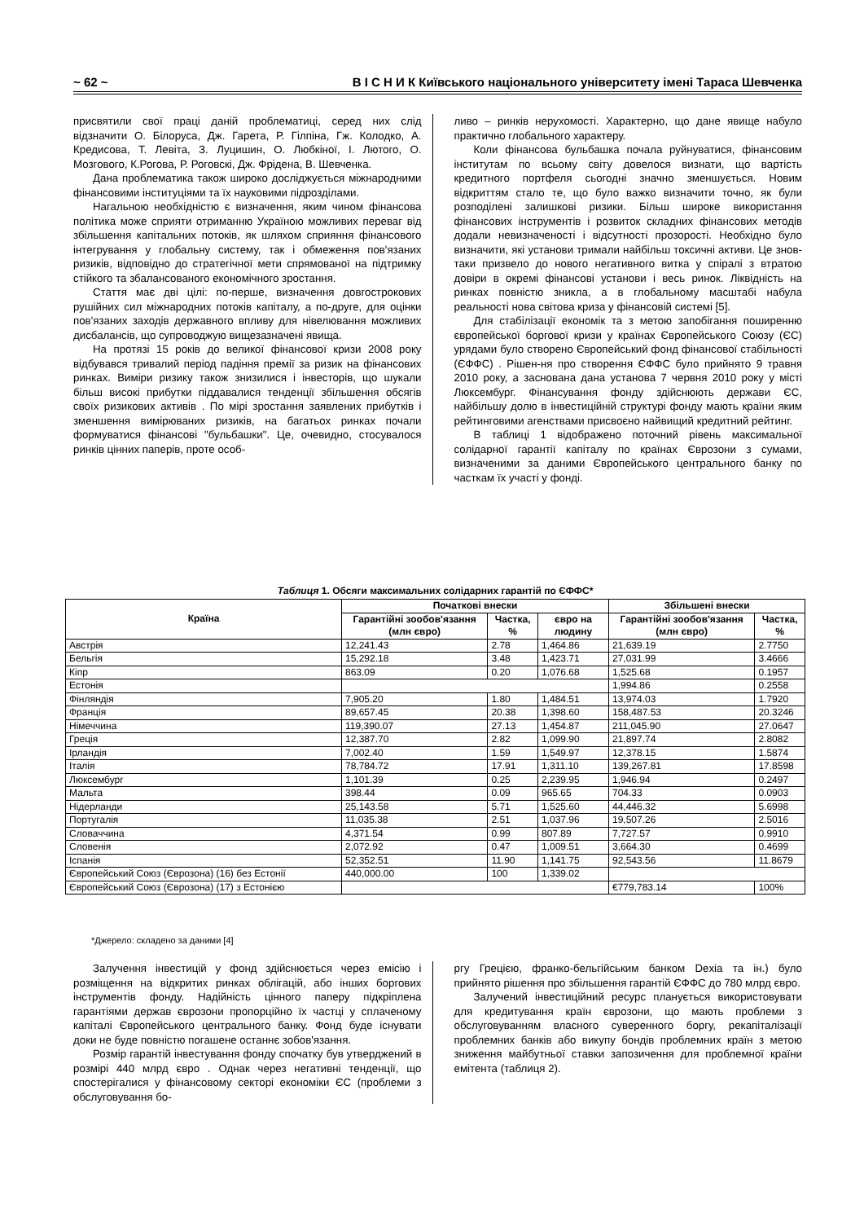~ 62 ~ В І С Н И К Київського національного університету імені Тараса Шевченка
присвятили свої праці даній проблематиці, серед них слід відзначити О. Білоруса, Дж. Гарета, Р. Гілпіна, Гж. Колодко, А. Кредисова, Т. Левіта, З. Луцишин, О. Любкіної, І. Лютого, О. Мозгового, К.Рогова, Р. Роговскі, Дж. Фрідена, В. Шевченка.
Дана проблематика також широко досліджується міжнародними фінансовими інституціями та їх науковими підрозділами.
Нагальною необхідністю є визначення, яким чином фінансова політика може сприяти отриманню Україною можливих переваг від збільшення капітальних потоків, як шляхом сприяння фінансового інтегрування у глобальну систему, так і обмеження пов'язаних ризиків, відповідно до стратегічної мети спрямованої на підтримку стійкого та збалансованого економічного зростання.
Стаття має дві цілі: по-перше, визначення довгострокових рушійних сил міжнародних потоків капіталу, а по-друге, для оцінки пов'язаних заходів державного впливу для нівелювання можливих дисбалансів, що супроводжую вищезазначені явища.
На протязі 15 років до великої фінансової кризи 2008 року відбувався тривалий період падіння премії за ризик на фінансових ринках. Виміри ризику також знизилися і інвесторів, що шукали більш високі прибутки піддавалися тенденції збільшення обсягів своїх ризикових активів . По мірі зростання заявлених прибутків і зменшення вимірюваних ризиків, на багатьох ринках почали формуватися фінансові "бульбашки". Це, очевидно, стосувалося ринків цінних паперів, проте особ-
ливо – ринків нерухомості. Характерно, що дане явище набуло практично глобального характеру.
Коли фінансова бульбашка почала руйнуватися, фінансовим інститутам по всьому світу довелося визнати, що вартість кредитного портфеля сьогодні значно зменшується. Новим відкриттям стало те, що було важко визначити точно, як були розподілені залишкові ризики. Більш широке використання фінансових інструментів і розвиток складних фінансових методів додали невизначеності і відсутності прозорості. Необхідно було визначити, які установи тримали найбільш токсичні активи. Це знов-таки призвело до нового негативного витка у спіралі з втратою довіри в окремі фінансові установи і весь ринок. Ліквідність на ринках повністю зникла, а в глобальному масштабі набула реальності нова світова криза у фінансовій системі [5].
Для стабілізації економік та з метою запобігання поширенню європейської боргової кризи у країнах Європейського Союзу (ЄС) урядами було створено Європейський фонд фінансової стабільності (ЄФФС) . Рішен-ня про створення ЄФФС було прийнято 9 травня 2010 року, а заснована дана установа 7 червня 2010 року у місті Люксембург. Фінансування фонду здійснюють держави ЄС, найбільшу долю в інвестиційній структурі фонду мають країни яким рейтинговими агенствами присвоєно найвищий кредитний рейтинг.
В таблиці 1 відображено поточний рівень максимальної солідарної гарантії капіталу по країнах Єврозони з сумами, визначеними за даними Європейського центрального банку по часткам їх участі у фонді.
Таблиця 1. Обсяги максимальних солідарних гарантій по ЄФФС*
| Країна | Початкові внески | | | Збільшені внески | |
| --- | --- | --- | --- | --- | --- |
| | Гарантійні зообов'язання (млн євро) | Частка, % | євро на людину | Гарантійні зообов'язання (млн євро) | Частка, % |
| Австрія | 12,241.43 | 2.78 | 1,464.86 | 21,639.19 | 2.7750 |
| Бельгія | 15,292.18 | 3.48 | 1,423.71 | 27,031.99 | 3.4666 |
| Кіпр | 863.09 | 0.20 | 1,076.68 | 1,525.68 | 0.1957 |
| Естонія | | | | 1,994.86 | 0.2558 |
| Фінляндія | 7,905.20 | 1.80 | 1,484.51 | 13,974.03 | 1.7920 |
| Франція | 89,657.45 | 20.38 | 1,398.60 | 158,487.53 | 20.3246 |
| Німеччина | 119,390.07 | 27.13 | 1,454.87 | 211,045.90 | 27.0647 |
| Греція | 12,387.70 | 2.82 | 1,099.90 | 21,897.74 | 2.8082 |
| Ірландія | 7,002.40 | 1.59 | 1,549.97 | 12,378.15 | 1.5874 |
| Італія | 78,784.72 | 17.91 | 1,311.10 | 139,267.81 | 17.8598 |
| Люксембург | 1,101.39 | 0.25 | 2,239.95 | 1,946.94 | 0.2497 |
| Мальта | 398.44 | 0.09 | 965.65 | 704.33 | 0.0903 |
| Нідерланди | 25,143.58 | 5.71 | 1,525.60 | 44,446.32 | 5.6998 |
| Португалія | 11,035.38 | 2.51 | 1,037.96 | 19,507.26 | 2.5016 |
| Словаччина | 4,371.54 | 0.99 | 807.89 | 7,727.57 | 0.9910 |
| Словенія | 2,072.92 | 0.47 | 1,009.51 | 3,664.30 | 0.4699 |
| Іспанія | 52,352.51 | 11.90 | 1,141.75 | 92,543.56 | 11.8679 |
| Європейський Союз (Єврозона) (16) без Естонії | 440,000.00 | 100 | 1,339.02 | | |
| Європейський Союз (Єврозона) (17) з Естонією | | | | €779,783.14 | 100% |
*Джерело: складено за даними [4]
Залучення інвестицій у фонд здійснюється через емісію і розміщення на відкритих ринках облігацій, або інших боргових інструментів фонду. Надійність цінного паперу підкріплена гарантіями держав єврозони пропорційно їх частці у сплаченому капіталі Європейського центрального банку. Фонд буде існувати доки не буде повністю погашене останнє зобов'язання.
Розмір гарантій інвестування фонду спочатку був утверджений в розмірі 440 млрд євро . Однак через негативні тенденції, що спостерігалися у фінансовому секторі економіки ЄС (проблеми з обслуговування бо-
ргу Грецією, франко-бельгійським банком Dexia та ін.) було прийнято рішення про збільшення гарантій ЄФФС до 780 млрд євро.
Залучений інвестиційний ресурс планується використовувати для кредитування країн єврозони, що мають проблеми з обслуговуванням власного суверенного боргу, рекапіталізації проблемних банків або викупу бондів проблемних країн з метою зниження майбутньої ставки запозичення для проблемної країни емітента (таблиця 2).